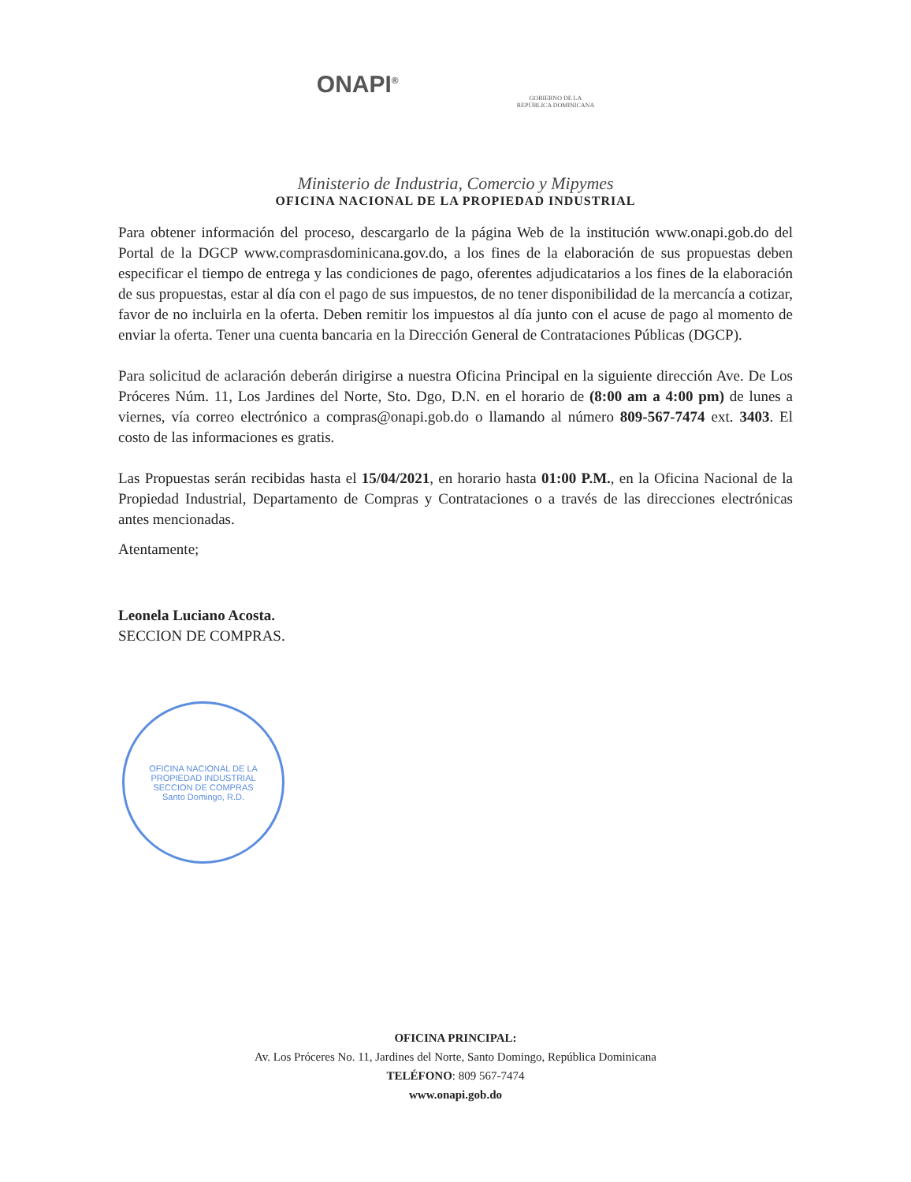ONAPI<sup>®</sup>
GOBIERNO DE LA
REPÚBLICA DOMINICANA
Ministerio de Industria, Comercio y Mipymes
OFICINA NACIONAL DE LA PROPIEDAD INDUSTRIAL
Para obtener información del proceso, descargarlo de la página Web de la institución www.onapi.gob.do del Portal de la DGCP www.comprasdominicana.gov.do, a los fines de la elaboración de sus propuestas deben especificar el tiempo de entrega y las condiciones de pago, oferentes adjudicatarios a los fines de la elaboración de sus propuestas, estar al día con el pago de sus impuestos, de no tener disponibilidad de la mercancía a cotizar, favor de no incluirla en la oferta. Deben remitir los impuestos al día junto con el acuse de pago al momento de enviar la oferta. Tener una cuenta bancaria en la Dirección General de Contrataciones Públicas (DGCP).
Para solicitud de aclaración deberán dirigirse a nuestra Oficina Principal en la siguiente dirección Ave. De Los Próceres Núm. 11, Los Jardines del Norte, Sto. Dgo, D.N. en el horario de (8:00 am a 4:00 pm) de lunes a viernes, vía correo electrónico a compras@onapi.gob.do o llamando al número 809-567-7474 ext. 3403. El costo de las informaciones es gratis.
Las Propuestas serán recibidas hasta el 15/04/2021, en horario hasta 01:00 P.M., en la Oficina Nacional de la Propiedad Industrial, Departamento de Compras y Contrataciones o a través de las direcciones electrónicas antes mencionadas.
Atentamente;
Leonela Luciano Acosta.
SECCION DE COMPRAS.
OFICINA NACIONAL DE LA PROPIEDAD INDUSTRIAL
SECCION DE COMPRAS
Santo Domingo, R.D.
OFICINA PRINCIPAL:
Av. Los Próceres No. 11, Jardines del Norte, Santo Domingo, República Dominicana
TELÉFONO: 809 567-7474
www.onapi.gob.do